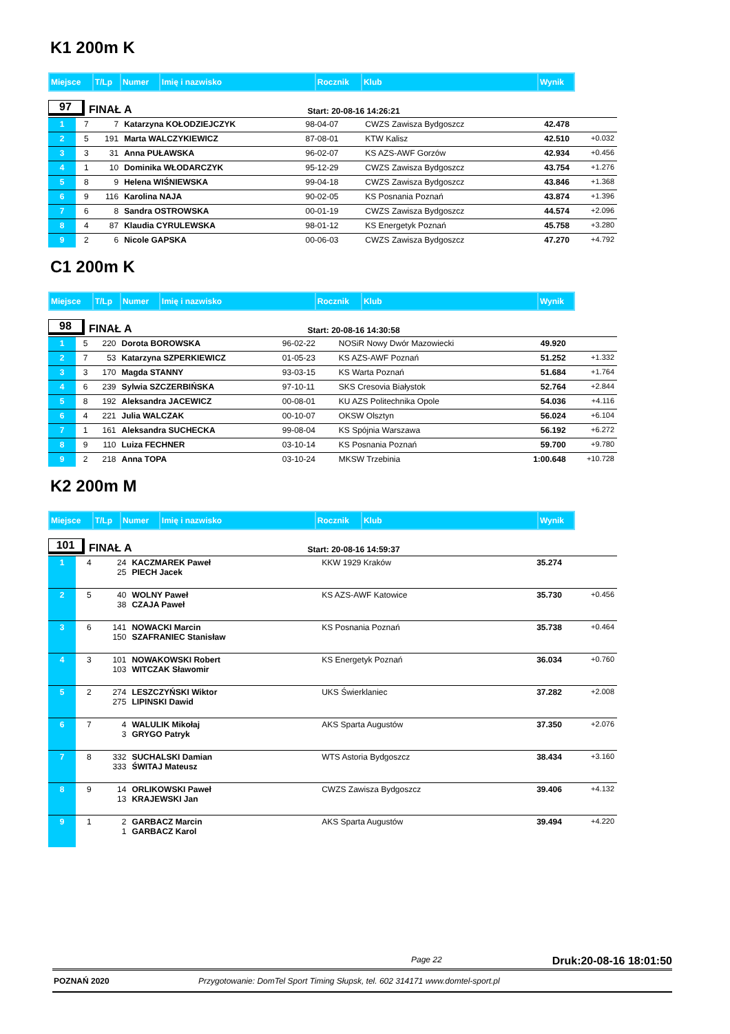K1 200m K
| Miejsce | T/Lp | Numer | Imię i nazwisko | Rocznik | Klub | Wynik |
| --- | --- | --- | --- | --- | --- | --- |
97
FINAŁ A Start: 20-08-16 14:26:21
| 1 | 7 | 7 | Katarzyna KOŁODZIEJCZYK | 98-04-07 | CWZS Zawisza Bydgoszcz | 42.478 | |
| 2 | 5 | 191 | Marta WALCZYKIEWICZ | 87-08-01 | KTW Kalisz | 42.510 | +0.032 |
| 3 | 3 | 31 | Anna PUŁAWSKA | 96-02-07 | KS AZS-AWF Gorzów | 42.934 | +0.456 |
| 4 | 1 | 10 | Dominika WŁODARCZYK | 95-12-29 | CWZS Zawisza Bydgoszcz | 43.754 | +1.276 |
| 5 | 8 | 9 | Helena WIŚNIEWSKA | 99-04-18 | CWZS Zawisza Bydgoszcz | 43.846 | +1.368 |
| 6 | 9 | 116 | Karolina NAJA | 90-02-05 | KS Posnania Poznań | 43.874 | +1.396 |
| 7 | 6 | 8 | Sandra OSTROWSKA | 00-01-19 | CWZS Zawisza Bydgoszcz | 44.574 | +2.096 |
| 8 | 4 | 87 | Klaudia CYRULEWSKA | 98-01-12 | KS Energetyk Poznań | 45.758 | +3.280 |
| 9 | 2 | 6 | Nicole GAPSKA | 00-06-03 | CWZS Zawisza Bydgoszcz | 47.270 | +4.792 |
C1 200m K
| Miejsce | T/Lp | Numer | Imię i nazwisko | Rocznik | Klub | Wynik |
| --- | --- | --- | --- | --- | --- | --- |
98
FINAŁ A Start: 20-08-16 14:30:58
| 1 | 5 | 220 | Dorota BOROWSKA | 96-02-22 | NOSiR Nowy Dwór Mazowiecki | 49.920 | |
| 2 | 7 | 53 | Katarzyna SZPERKIEWICZ | 01-05-23 | KS AZS-AWF Poznań | 51.252 | +1.332 |
| 3 | 3 | 170 | Magda STANNY | 93-03-15 | KS Warta Poznań | 51.684 | +1.764 |
| 4 | 6 | 239 | Sylwia SZCZERBIŃSKA | 97-10-11 | SKS Cresovia Białystok | 52.764 | +2.844 |
| 5 | 8 | 192 | Aleksandra JACEWICZ | 00-08-01 | KU AZS Politechnika Opole | 54.036 | +4.116 |
| 6 | 4 | 221 | Julia WALCZAK | 00-10-07 | OKSW Olsztyn | 56.024 | +6.104 |
| 7 | 1 | 161 | Aleksandra SUCHECKA | 99-08-04 | KS Spójnia Warszawa | 56.192 | +6.272 |
| 8 | 9 | 110 | Luiza FECHNER | 03-10-14 | KS Posnania Poznań | 59.700 | +9.780 |
| 9 | 2 | 218 | Anna TOPA | 03-10-24 | MKSW Trzebinia | 1:00.648 | +10.728 |
K2 200m M
| Miejsce | T/Lp | Numer | Imię i nazwisko | Rocznik | Klub | Wynik |
| --- | --- | --- | --- | --- | --- | --- |
101
FINAŁ A Start: 20-08-16 14:59:37
| 1 | 4 | 24 25 | KACZMAREK Paweł PIECH Jacek | | KKW 1929 Kraków | 35.274 | |
| 2 | 5 | 40 38 | WOLNY Paweł CZAJA Paweł | | KS AZS-AWF Katowice | 35.730 | +0.456 |
| 3 | 6 | 141 150 | NOWACKI Marcin SZAFRANIEC Stanisław | | KS Posnania Poznań | 35.738 | +0.464 |
| 4 | 3 | 101 103 | NOWAKOWSKI Robert WITCZAK Sławomir | | KS Energetyk Poznań | 36.034 | +0.760 |
| 5 | 2 | 274 275 | LESZCZYŃSKI Wiktor LIPINSKI Dawid | | UKS Świerklaniec | 37.282 | +2.008 |
| 6 | 7 | 4 3 | WALULIK Mikołaj GRYGO Patryk | | AKS Sparta Augustów | 37.350 | +2.076 |
| 7 | 8 | 332 333 | SUCHALSKI Damian ŚWITAJ Mateusz | | WTS Astoria Bydgoszcz | 38.434 | +3.160 |
| 8 | 9 | 14 13 | ORLIKOWSKI Paweł KRAJEWSKI Jan | | CWZS Zawisza Bydgoszcz | 39.406 | +4.132 |
| 9 | 1 | 2 1 | GARBACZ Marcin GARBACZ Karol | | AKS Sparta Augustów | 39.494 | +4.220 |
Page 22 Druk:20-08-16 18:01:50
POZNAŃ 2020 Przygotowanie: DomTel Sport Timing Słupsk, tel. 602 314171 www.domtel-sport.pl